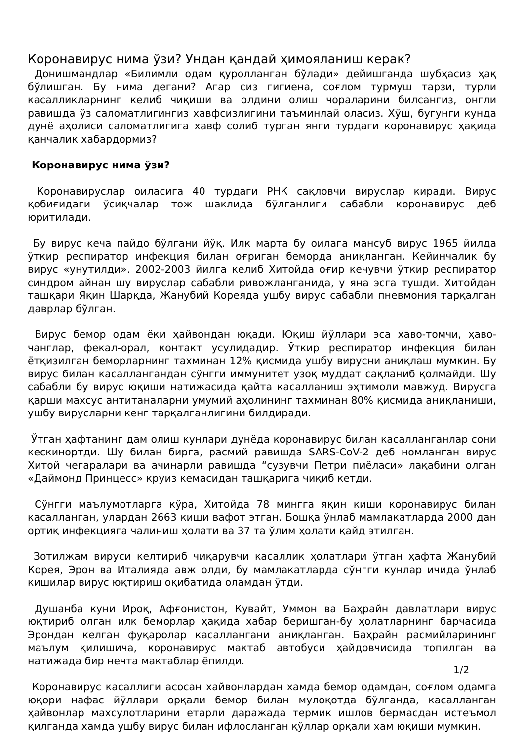Коронавирус нима ўзи? Ундан қандай ҳимояланиш керак?
Донишмандлар «Билимли одам қуролланган бўлади» дейишганда шубҳасиз ҳақ бўлишган. Бу нима дегани? Агар сиз гигиена, соғлом турмуш тарзи, турли касалликларнинг келиб чиқиши ва олдини олиш чораларини билсангиз, онгли равишда ўз саломатлигингиз хавфсизлигини таъминлай оласиз. Хўш, бугунги кунда дунё аҳолиси саломатлигига хавф солиб турган янги турдаги коронавирус ҳақида қанчалик хабардормиз?
Коронавирус нима ўзи?
Коронавируслар оиласига 40 турдаги РНК сақловчи вируслар киради. Вирус қобиғидаги ўсиқчалар тож шаклида бўлганлиги сабабли коронавирус деб юритилади.
Бу вирус кеча пайдо бўлгани йўқ. Илк марта бу оилага мансуб вирус 1965 йилда ўткир респиратор инфекция билан оғриган беморда аниқланган. Кейинчалик бу вирус «унутилди». 2002-2003 йилга келиб Хитойда оғир кечувчи ўткир респиратор синдром айнан шу вируслар сабабли ривожланганида, у яна эсга тушди. Хитойдан ташқари Яқин Шарқда, Жанубий Кореяда ушбу вирус сабабли пневмония тарқалган даврлар бўлган.
Вирус бемор одам ёки ҳайвондан юқади. Юқиш йўллари эса ҳаво-томчи, ҳаво-чанглар, фекал-орал, контакт усулидадир. Ўткир респиратор инфекция билан ётқизилган беморларнинг тахминан 12% қисмида ушбу вирусни аниқлаш мумкин. Бу вирус билан касаллангандан сўнгги иммунитет узоқ муддат сақланиб қолмайди. Шу сабабли бу вирус юқиши натижасида қайта касалланиш эҳтимоли мавжуд. Вирусга қарши махсус антитаналарни умумий аҳолининг тахминан 80% қисмида аниқланиши, ушбу вирусларни кенг тарқалганлигини билдиради.
Ўтган ҳафтанинг дам олиш кунлари дунёда коронавирус билан касалланганлар сони кескинортди. Шу билан бирга, расмий равишда SARS-CoV-2 деб номланган вирус Хитой чегаралари ва ачинарли равишда “сузувчи Петри пиёласи» лақабини олган «Даймонд Принцесс» круиз кемасидан ташқарига чиқиб кетди.
Сўнгги маълумотларга кўра, Хитойда 78 мингга яқин киши коронавирус билан касалланган, улардан 2663 киши вафот этган. Бошқа ўнлаб мамлакатларда 2000 дан ортиқ инфекцияга чалиниш ҳолати ва 37 та ўлим ҳолати қайд этилган.
Зотилжам вируси келтириб чиқарувчи касаллик ҳолатлари ўтган ҳафта Жанубий Корея, Эрон ва Италияда авж олди, бу мамлакатларда сўнгги кунлар ичида ўнлаб кишилар вирус юқтириш оқибатида оламдан ўтди.
Душанба куни Ироқ, Афғонистон, Кувайт, Уммон ва Баҳрайн давлатлари вирус юқтириб олган илк беморлар ҳақида хабар беришган-бу ҳолатларнинг барчасида Эрондан келган фуқаролар касаллангани аниқланган. Баҳрайн расмийларининг маълум қилишича, коронавирус мактаб автобуси ҳайдовчисида топилган ва натижада бир нечта мактаблар ёпилди.
Коронавирус касаллиги асосан хайвонлардан хамда бемор одамдан, соғлом одамга юқори нафас йўллари орқали бемор билан мулоқотда бўлганда, касалланган ҳайвонлар махсулотларини етарли даражада термик ишлов бермасдан истеъмол қилганда хамда ушбу вирус билан ифлосланган қўллар орқали хам юқиши мумкин.
1/2